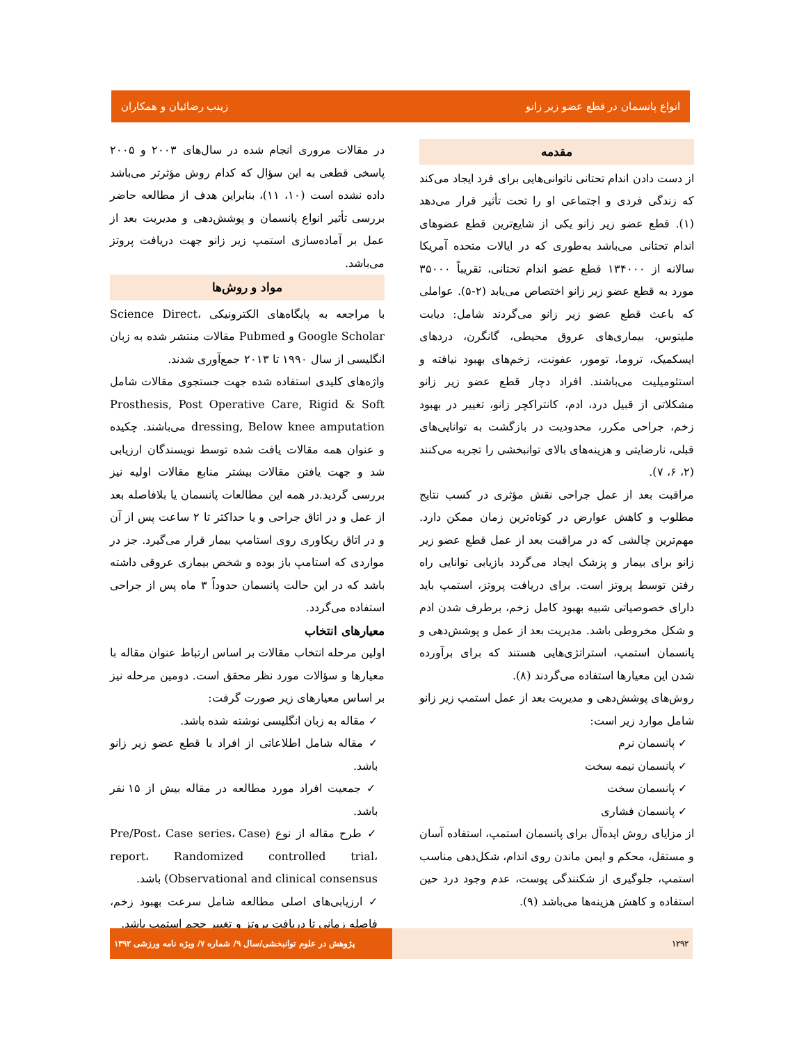انواع پانسمان در قطع عضو زیر زانو زینب رضائیان و همکاران
مقدمه
از دست دادن اندام تحتانی ناتوانی‌هایی برای فرد ایجاد می‌کند که زندگی فردی و اجتماعی او را تحت تأثیر قرار می‌دهد (۱). قطع عضو زیر زانو یکی از شایع‌ترین قطع عضوهای اندام تحتانی می‌باشد به‌طوری که در ایالات متحده آمریکا سالانه از ۱۳۴۰۰۰ قطع عضو اندام تحتانی، تقریباً ۳۵۰۰۰ مورد به قطع عضو زیر زانو اختصاص می‌یابد (۲-۵). عواملی که باعث قطع عضو زیر زانو می‌گردند شامل: دیابت ملیتوس، بیماری‌های عروق محیطی، گانگرن، دردهای ایسکمیک، تروما، تومور، عفونت، زخم‌های بهبود نیافته و استئومیلیت می‌باشند. افراد دچار قطع عضو زیر زانو مشکلاتی از قبیل درد، ادم، کانتراکچر زانو، تغییر در بهبود زخم، جراحی مکرر، محدودیت در بازگشت به توانایی‌های قبلی، نارضایتی و هزینه‌های بالای توانبخشی را تجربه می‌کنند (۲، ۶، ۷).
مراقبت بعد از عمل جراحی نقش مؤثری در کسب نتایج مطلوب و کاهش عوارض در کوتاه‌ترین زمان ممکن دارد. مهم‌ترین چالشی که در مراقبت بعد از عمل قطع عضو زیر زانو برای بیمار و پزشک ایجاد می‌گردد بازیابی توانایی راه رفتن توسط پروتز است. برای دریافت پروتز، استمپ باید دارای خصوصیاتی شبیه بهبود کامل زخم، برطرف شدن ادم و شکل مخروطی باشد. مدیریت بعد از عمل و پوشش‌دهی و پانسمان استمپ، استراتژی‌هایی هستند که برای برآورده شدن این معیارها استفاده می‌گردند (۸).
روش‌های پوشش‌دهی و مدیریت بعد از عمل استمپ زیر زانو شامل موارد زیر است:
✓ پانسمان نرم
✓ پانسمان نیمه سخت
✓ پانسمان سخت
✓ پانسمان فشاری
از مزایای روش ایده‌آل برای پانسمان استمپ، استفاده آسان و مستقل، محکم و ایمن ماندن روی اندام، شکل‌دهی مناسب استمپ، جلوگیری از شکنندگی پوست، عدم وجود درد حین استفاده و کاهش هزینه‌ها می‌باشد (۹).
در مقالات مروری انجام شده در سال‌های ۲۰۰۳ و ۲۰۰۵ پاسخی قطعی به این سؤال که کدام روش مؤثرتر می‌باشد داده نشده است (۱۰، ۱۱)، بنابراین هدف از مطالعه حاضر بررسی تأثیر انواع پانسمان و پوشش‌دهی و مدیریت بعد از عمل بر آماده‌سازی استمپ زیر زانو جهت دریافت پروتز می‌باشد.
مواد و روش‌ها
با مراجعه به پایگاه‌های الکترونیکی Science Direct، Google Scholar و Pubmed مقالات منتشر شده به زبان انگلیسی از سال ۱۹۹۰ تا ۲۰۱۳ جمع‌آوری شدند.
واژه‌های کلیدی استفاده شده جهت جستجوی مقالات شامل Prosthesis, Post Operative Care, Rigid & Soft dressing, Below knee amputation می‌باشند. چکیده و عنوان همه مقالات یافت شده توسط نویسندگان ارزیابی شد و جهت یافتن مقالات بیشتر منابع مقالات اولیه نیز بررسی گردید.در همه این مطالعات پانسمان یا بلافاصله بعد از عمل و در اتاق جراحی و یا حداکثر تا ۲ ساعت پس از آن و در اتاق ریکاوری روی استامپ بیمار قرار می‌گیرد. جز در مواردی که استامپ باز بوده و شخص بیماری عروقی داشته باشد که در این حالت پانسمان حدوداً ۳ ماه پس از جراحی استفاده می‌گردد.
معیارهای انتخاب
اولین مرحله انتخاب مقالات بر اساس ارتباط عنوان مقاله با معیارها و سؤالات مورد نظر محقق است. دومین مرحله نیز بر اساس معیارهای زیر صورت گرفت:
✓ مقاله به زبان انگلیسی نوشته شده باشد.
✓ مقاله شامل اطلاعاتی از افراد با قطع عضو زیر زانو باشد.
✓ جمعیت افراد مورد مطالعه در مقاله بیش از ۱۵ نفر باشد.
✓ طرح مقاله از نوع (Pre/Post، Case series، Case report، Randomized controlled trial، Observational and clinical consensus) باشد.
✓ ارزیابی‌های اصلی مطالعه شامل سرعت بهبود زخم، فاصله زمانی تا دریافت پروتز و تغییر حجم استمپ باشد.
۱۲۹۲ پژوهش در علوم توانبخشی/سال ۹/ شماره ۷/ ویژه نامه ورزشی ۱۳۹۲